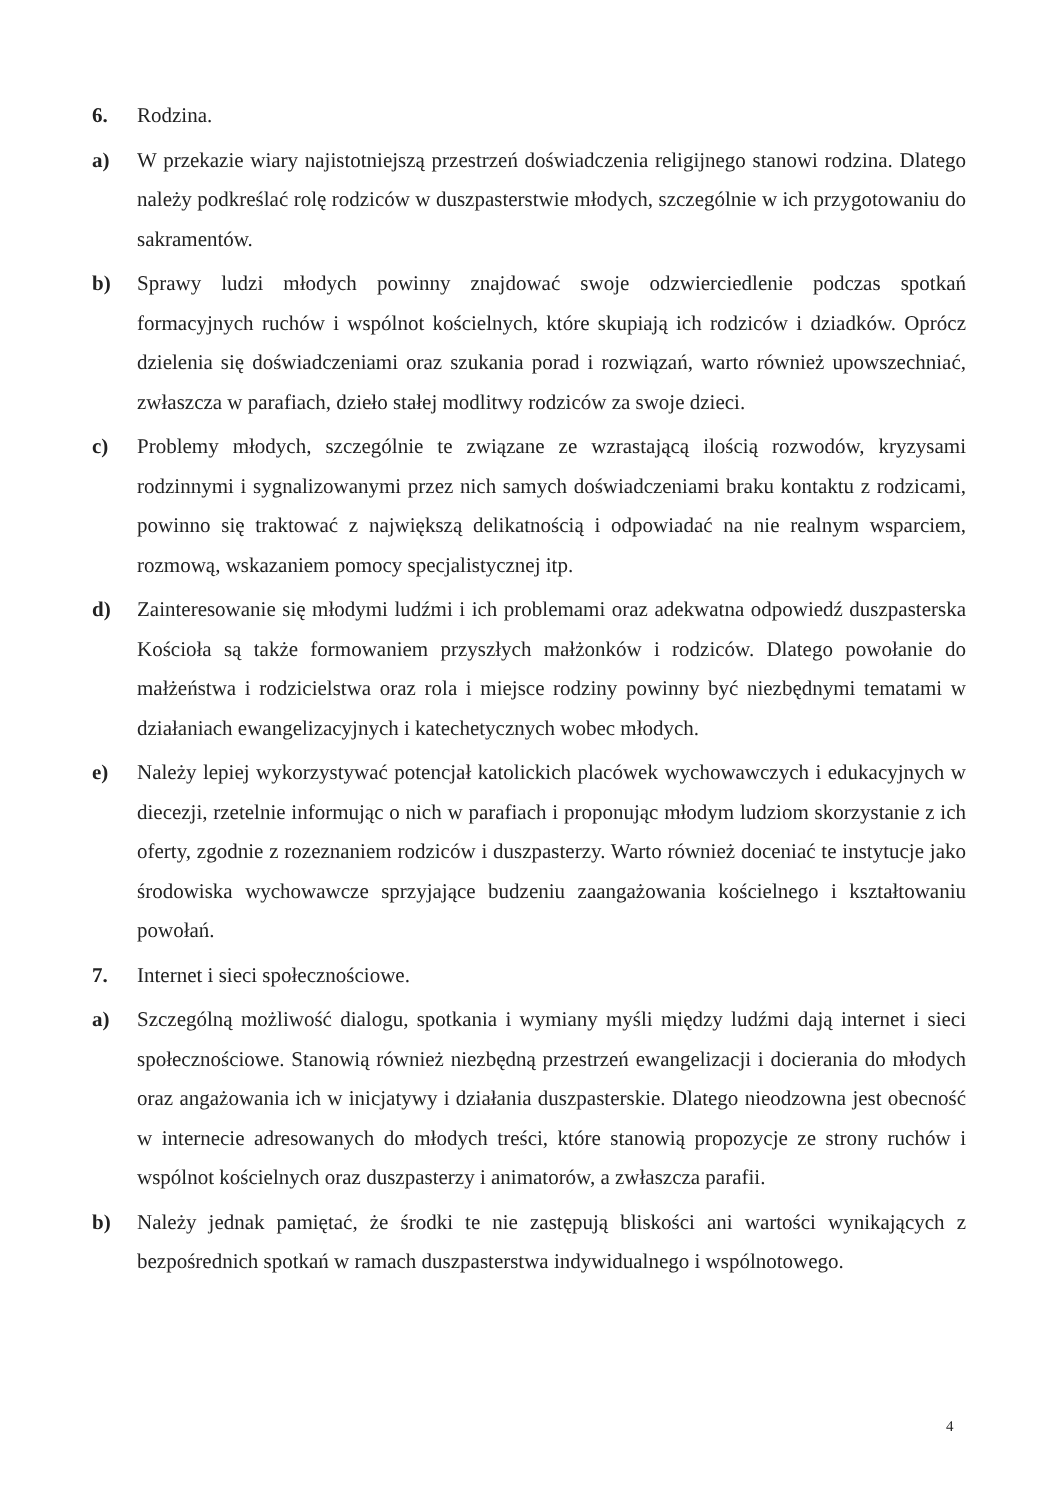6. Rodzina.
a) W przekazie wiary najistotniejszą przestrzeń doświadczenia religijnego stanowi rodzina. Dlatego należy podkreślać rolę rodziców w duszpasterstwie młodych, szczególnie w ich przygotowaniu do sakramentów.
b) Sprawy ludzi młodych powinny znajdować swoje odzwierciedlenie podczas spotkań formacyjnych ruchów i wspólnot kościelnych, które skupiają ich rodziców i dziadków. Oprócz dzielenia się doświadczeniami oraz szukania porad i rozwiązań, warto również upowszechniać, zwłaszcza w parafiach, dzieło stałej modlitwy rodziców za swoje dzieci.
c) Problemy młodych, szczególnie te związane ze wzrastającą ilością rozwodów, kryzysami rodzinnymi i sygnalizowanymi przez nich samych doświadczeniami braku kontaktu z rodzicami, powinno się traktować z największą delikatnością i odpowiadać na nie realnym wsparciem, rozmową, wskazaniem pomocy specjalistycznej itp.
d) Zainteresowanie się młodymi ludźmi i ich problemami oraz adekwatna odpowiedź duszpasterska Kościoła są także formowaniem przyszłych małżonków i rodziców. Dlatego powołanie do małżeństwa i rodzicielstwa oraz rola i miejsce rodziny powinny być niezbędnymi tematami w działaniach ewangelizacyjnych i katechetycznych wobec młodych.
e) Należy lepiej wykorzystywać potencjał katolickich placówek wychowawczych i edukacyjnych w diecezji, rzetelnie informując o nich w parafiach i proponując młodym ludziom skorzystanie z ich oferty, zgodnie z rozeznaniem rodziców i duszpasterzy. Warto również doceniać te instytucje jako środowiska wychowawcze sprzyjające budzeniu zaangażowania kościelnego i kształtowaniu powołań.
7. Internet i sieci społecznościowe.
a) Szczególną możliwość dialogu, spotkania i wymiany myśli między ludźmi dają internet i sieci społecznościowe. Stanowią również niezbędną przestrzeń ewangelizacji i docierania do młodych oraz angażowania ich w inicjatywy i działania duszpasterskie. Dlatego nieodzowna jest obecność w internecie adresowanych do młodych treści, które stanowią propozycje ze strony ruchów i wspólnot kościelnych oraz duszpasterzy i animatorów, a zwłaszcza parafii.
b) Należy jednak pamiętać, że środki te nie zastępują bliskości ani wartości wynikających z bezpośrednich spotkań w ramach duszpasterstwa indywidualnego i wspólnotowego.
4